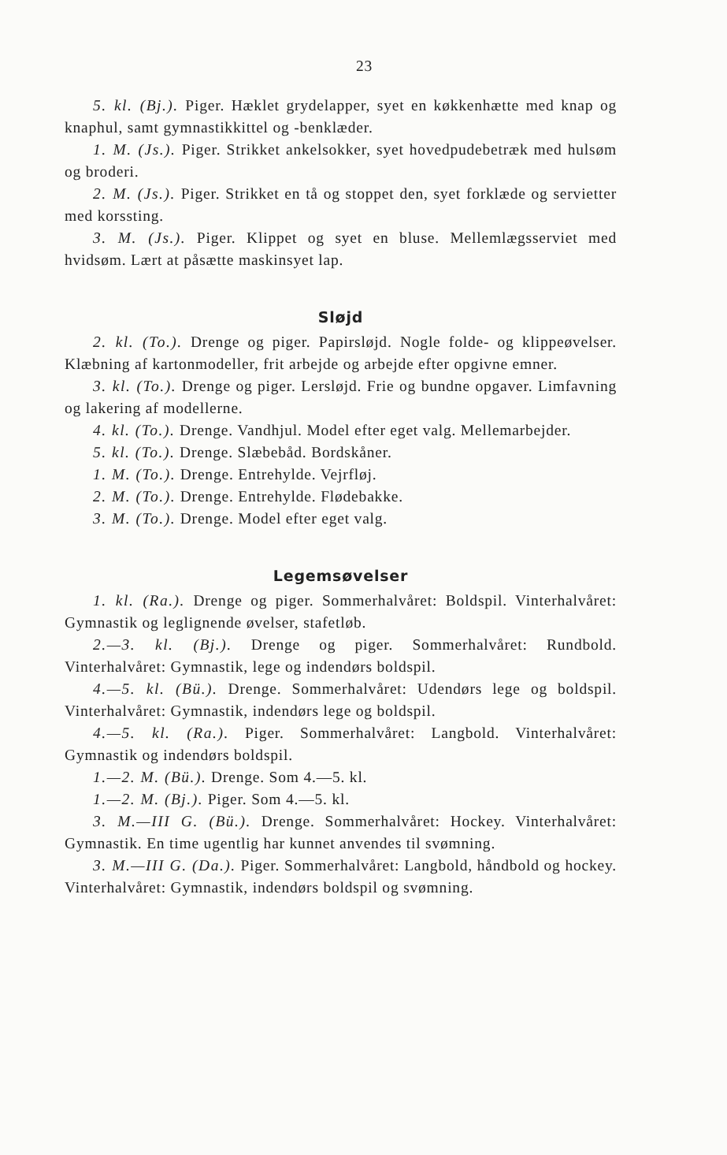23
5. kl. (Bj.). Piger. Hæklet grydelapper, syet en køkkenhætte med knap og knaphul, samt gymnastikkittel og -benklæder.
1. M. (Js.). Piger. Strikket ankelsokker, syet hovedpudebetræk med hulsøm og broderi.
2. M. (Js.). Piger. Strikket en tå og stoppet den, syet forklæde og servietter med korssting.
3. M. (Js.). Piger. Klippet og syet en bluse. Mellemlægsserviet med hvidsøm. Lært at påsætte maskinsyet lap.
Sløjd
2. kl. (To.). Drenge og piger. Papirsløjd. Nogle folde- og klippeøvelser. Klæbning af kartonmodeller, frit arbejde og arbejde efter opgivne emner.
3. kl. (To.). Drenge og piger. Lersløjd. Frie og bundne opgaver. Limfavning og lakering af modellerne.
4. kl. (To.). Drenge. Vandhjul. Model efter eget valg. Mellemarbejder.
5. kl. (To.). Drenge. Slæbebåd. Bordskåner.
1. M. (To.). Drenge. Entrehylde. Vejrfløj.
2. M. (To.). Drenge. Entrehylde. Flødebakke.
3. M. (To.). Drenge. Model efter eget valg.
Legemsøvelser
1. kl. (Ra.). Drenge og piger. Sommerhalvåret: Boldspil. Vinterhalvåret: Gymnastik og leglignende øvelser, stafetløb.
2.—3. kl. (Bj.). Drenge og piger. Sommerhalvåret: Rundbold. Vinterhalvåret: Gymnastik, lege og indendørs boldspil.
4.—5. kl. (Bü.). Drenge. Sommerhalvåret: Udendørs lege og boldspil. Vinterhalvåret: Gymnastik, indendørs lege og boldspil.
4.—5. kl. (Ra.). Piger. Sommerhalvåret: Langbold. Vinterhalvåret: Gymnastik og indendørs boldspil.
1.—2. M. (Bü.). Drenge. Som 4.—5. kl.
1.—2. M. (Bj.). Piger. Som 4.—5. kl.
3. M.—III G. (Bü.). Drenge. Sommerhalvåret: Hockey. Vinterhalvåret: Gymnastik. En time ugentlig har kunnet anvendes til svømning.
3. M.—III G. (Da.). Piger. Sommerhalvåret: Langbold, håndbold og hockey. Vinterhalvåret: Gymnastik, indendørs boldspil og svømning.